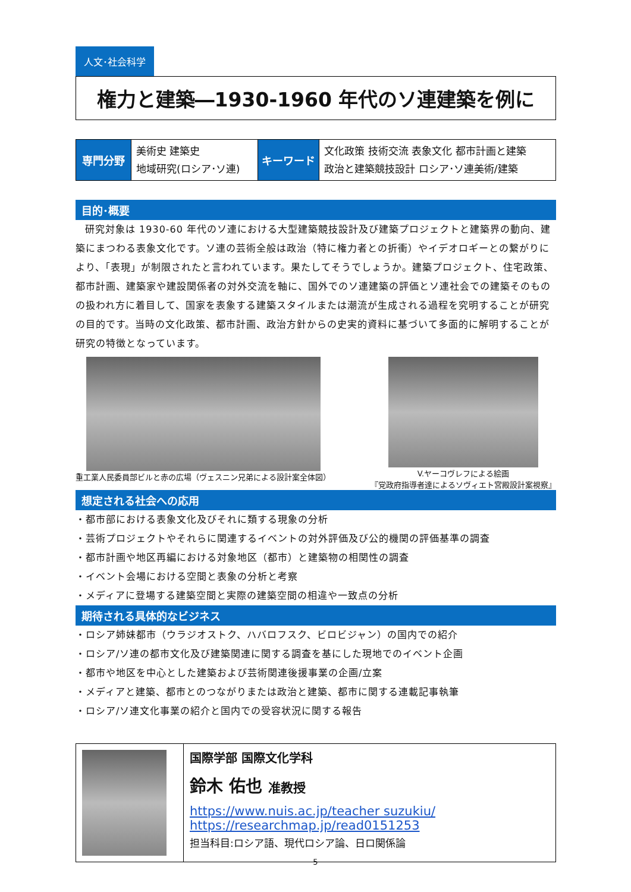人文･社会科学
権力と建築―1930-1960 年代のソ連建築を例に
| 専門分野 | 美術史 建築史 地域研究(ロシア･ソ連) | キーワード | 文化政策 技術交流 表象文化 都市計画と建築 政治と建築競技設計 ロシア･ソ連美術/建築 |
目的･概要
研究対象は 1930-60 年代のソ連における大型建築競技設計及び建築プロジェクトと建築界の動向、建築にまつわる表象文化です。ソ連の芸術全般は政治（特に権力者との折衝）やイデオロギーとの繋がりにより、「表現」が制限されたと言われています。果たしてそうでしょうか。建築プロジェクト、住宅政策、都市計画、建築家や建設関係者の対外交流を軸に、国外でのソ連建築の評価とソ連社会での建築そのものの扱われ方に着目して、国家を表象する建築スタイルまたは潮流が生成される過程を究明することが研究の目的です。当時の文化政策、都市計画、政治方針からの史実的資料に基づいて多面的に解明することが研究の特徴となっています。
重工業人民委員部ビルと赤の広場（ヴェスニン兄弟による設計案全体図）
V.ヤーコヴレフによる絵画
『党政府指導者達によるソヴィエト宮殿設計案視察』
想定される社会への応用
・都市部における表象文化及びそれに類する現象の分析
・芸術プロジェクトやそれらに関連するイベントの対外評価及び公的機関の評価基準の調査
・都市計画や地区再編における対象地区（都市）と建築物の相関性の調査
・イベント会場における空間と表象の分析と考察
・メディアに登場する建築空間と実際の建築空間の相違や一致点の分析
期待される具体的なビジネス
・ロシア姉妹都市（ウラジオストク、ハバロフスク、ビロビジャン）の国内での紹介
・ロシア/ソ連の都市文化及び建築関連に関する調査を基にした現地でのイベント企画
・都市や地区を中心とした建築および芸術関連後援事業の企画/立案
・メディアと建築、都市とのつながりまたは政治と建築、都市に関する連載記事執筆
・ロシア/ソ連文化事業の紹介と国内での受容状況に関する報告
国際学部 国際文化学科
鈴木 佑也 准教授
https://www.nuis.ac.jp/teacher suzukiu/
https://researchmap.jp/read0151253
担当科目:ロシア語、現代ロシア論、日ロ関係論
5